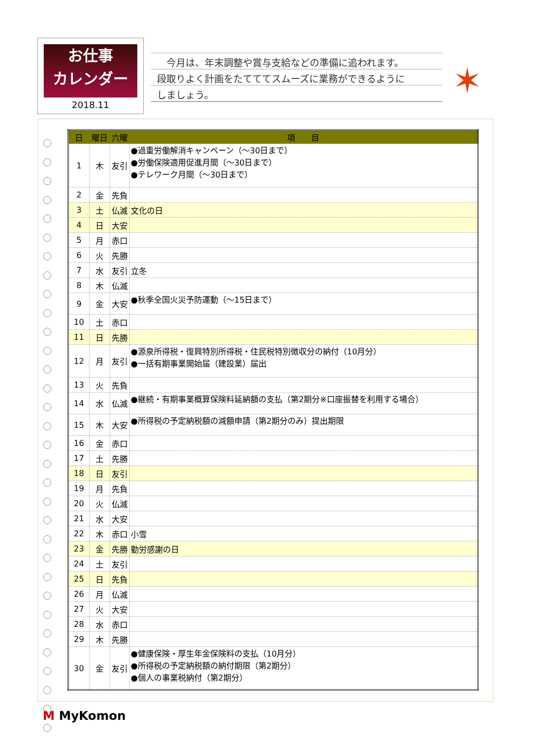お仕事
カレンダー
2018.11
　今月は、年末調整や賞与支給などの準備に追われます。
段取りよく計画をたてててスムーズに業務ができるように
しましょう。
✶
| 日 | 曜日 | 六曜 | 項 目 |
| --- | --- | --- | --- |
| 1 | 木 | 友引 | ●過重労働解消キャンペーン（～30日まで） ●労働保険適用促進月間（～30日まで） ●テレワーク月間（～30日まで） |
| 2 | 金 | 先負 | |
| 3 | 土 | 仏滅 | 文化の日 |
| 4 | 日 | 大安 | |
| 5 | 月 | 赤口 | |
| 6 | 火 | 先勝 | |
| 7 | 水 | 友引 | 立冬 |
| 8 | 木 | 仏滅 | |
| 9 | 金 | 大安 | ●秋季全国火災予防運動（～15日まで） |
| 10 | 土 | 赤口 | |
| 11 | 日 | 先勝 | |
| 12 | 月 | 友引 | ●源泉所得税・復興特別所得税・住民税特別徴収分の納付（10月分） ●一括有期事業開始届（建設業）届出 |
| 13 | 火 | 先負 | |
| 14 | 水 | 仏滅 | ●継続・有期事業概算保険料延納額の支払（第2期分※口座振替を利用する場合） |
| 15 | 木 | 大安 | ●所得税の予定納税額の減額申請（第2期分のみ）提出期限 |
| 16 | 金 | 赤口 | |
| 17 | 土 | 先勝 | |
| 18 | 日 | 友引 | |
| 19 | 月 | 先負 | |
| 20 | 火 | 仏滅 | |
| 21 | 水 | 大安 | |
| 22 | 木 | 赤口 | 小雪 |
| 23 | 金 | 先勝 | 勤労感謝の日 |
| 24 | 土 | 友引 | |
| 25 | 日 | 先負 | |
| 26 | 月 | 仏滅 | |
| 27 | 火 | 大安 | |
| 28 | 水 | 赤口 | |
| 29 | 木 | 先勝 | |
| 30 | 金 | 友引 | ●健康保険・厚生年金保険料の支払（10月分） ●所得税の予定納税額の納付期限（第2期分） ●個人の事業税納付（第2期分） |
M MyKomon